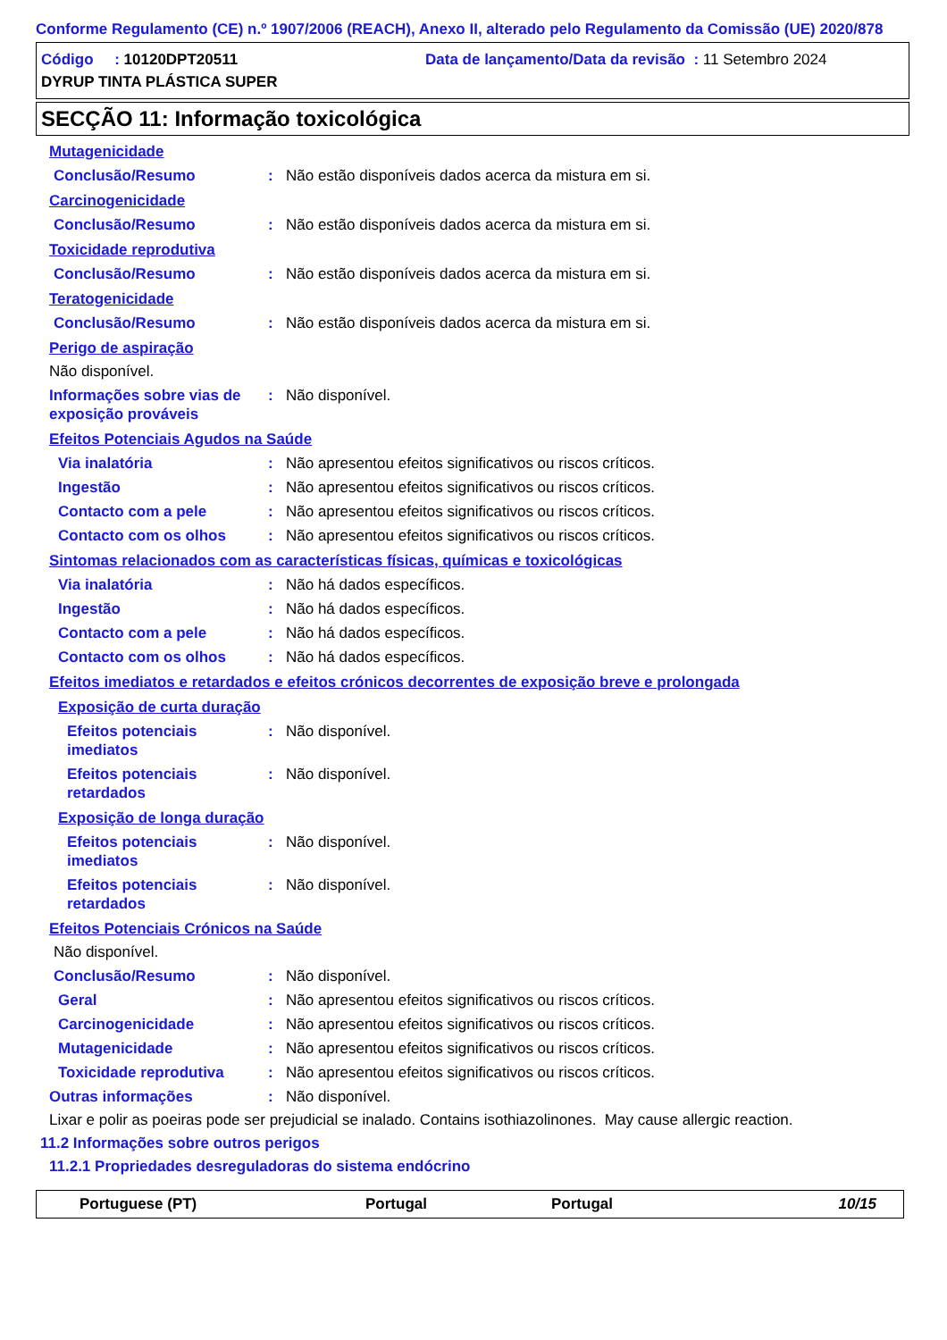Conforme Regulamento (CE) n.º 1907/2006 (REACH), Anexo II, alterado pelo Regulamento da Comissão (UE) 2020/878
Código : 10120DPT20511 Data de lançamento/Data da revisão : 11 Setembro 2024
DYRUP TINTA PLÁSTICA SUPER
SECÇÃO 11: Informação toxicológica
Mutagenicidade
Conclusão/Resumo: Não estão disponíveis dados acerca da mistura em si.
Carcinogenicidade
Conclusão/Resumo: Não estão disponíveis dados acerca da mistura em si.
Toxicidade reprodutiva
Conclusão/Resumo: Não estão disponíveis dados acerca da mistura em si.
Teratogenicidade
Conclusão/Resumo: Não estão disponíveis dados acerca da mistura em si.
Perigo de aspiração
Não disponível.
Informações sobre vias de exposição prováveis: Não disponível.
Efeitos Potenciais Agudos na Saúde
Via inalatória: Não apresentou efeitos significativos ou riscos críticos.
Ingestão: Não apresentou efeitos significativos ou riscos críticos.
Contacto com a pele: Não apresentou efeitos significativos ou riscos críticos.
Contacto com os olhos: Não apresentou efeitos significativos ou riscos críticos.
Sintomas relacionados com as características físicas, químicas e toxicológicas
Via inalatória: Não há dados específicos.
Ingestão: Não há dados específicos.
Contacto com a pele: Não há dados específicos.
Contacto com os olhos: Não há dados específicos.
Efeitos imediatos e retardados e efeitos crónicos decorrentes de exposição breve e prolongada
Exposição de curta duração
Efeitos potenciais imediatos: Não disponível.
Efeitos potenciais retardados: Não disponível.
Exposição de longa duração
Efeitos potenciais imediatos: Não disponível.
Efeitos potenciais retardados: Não disponível.
Efeitos Potenciais Crónicos na Saúde
Não disponível.
Conclusão/Resumo: Não disponível.
Geral: Não apresentou efeitos significativos ou riscos críticos.
Carcinogenicidade: Não apresentou efeitos significativos ou riscos críticos.
Mutagenicidade: Não apresentou efeitos significativos ou riscos críticos.
Toxicidade reprodutiva: Não apresentou efeitos significativos ou riscos críticos.
Outras informações: Não disponível.
Lixar e polir as poeiras pode ser prejudicial se inalado. Contains isothiazolinones. May cause allergic reaction.
11.2 Informações sobre outros perigos
11.2.1 Propriedades desreguladoras do sistema endócrino
Portuguese (PT) Portugal Portugal 10/15